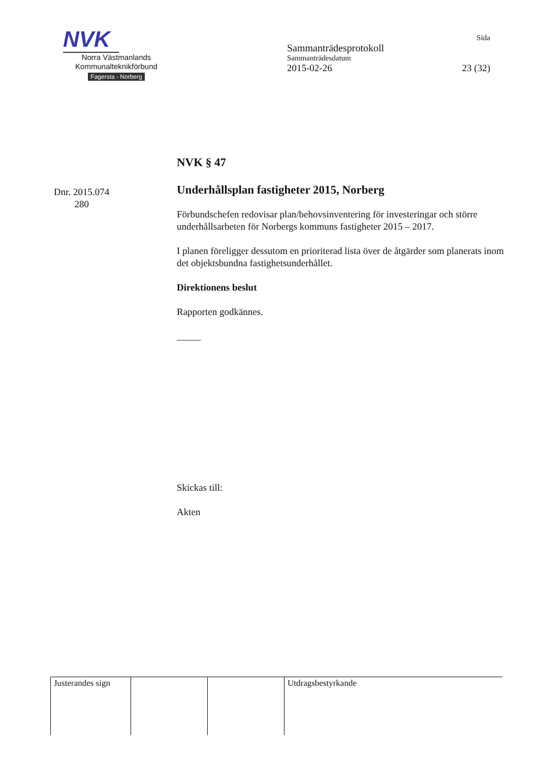NVK
Norra Västmanlands
Kommunalteknikförbund
Fagersta - Norberg
Sida
Sammanträdesprotokoll
Sammanträdesdatum
2015-02-26 23 (32)
Dnr. 2015.074
280
NVK § 47
Underhållsplan fastigheter 2015, Norberg
Förbundschefen redovisar plan/behovsinventering för investeringar och större underhållsarbeten för Norbergs kommuns fastigheter 2015 – 2017.
I planen föreligger dessutom en prioriterad lista över de åtgärder som planerats inom det objektsbundna fastighetsunderhållet.
Direktionens beslut
Rapporten godkännes.
_____
Skickas till:
Akten
| Justerandes sign | | | Utdragsbestyrkande |